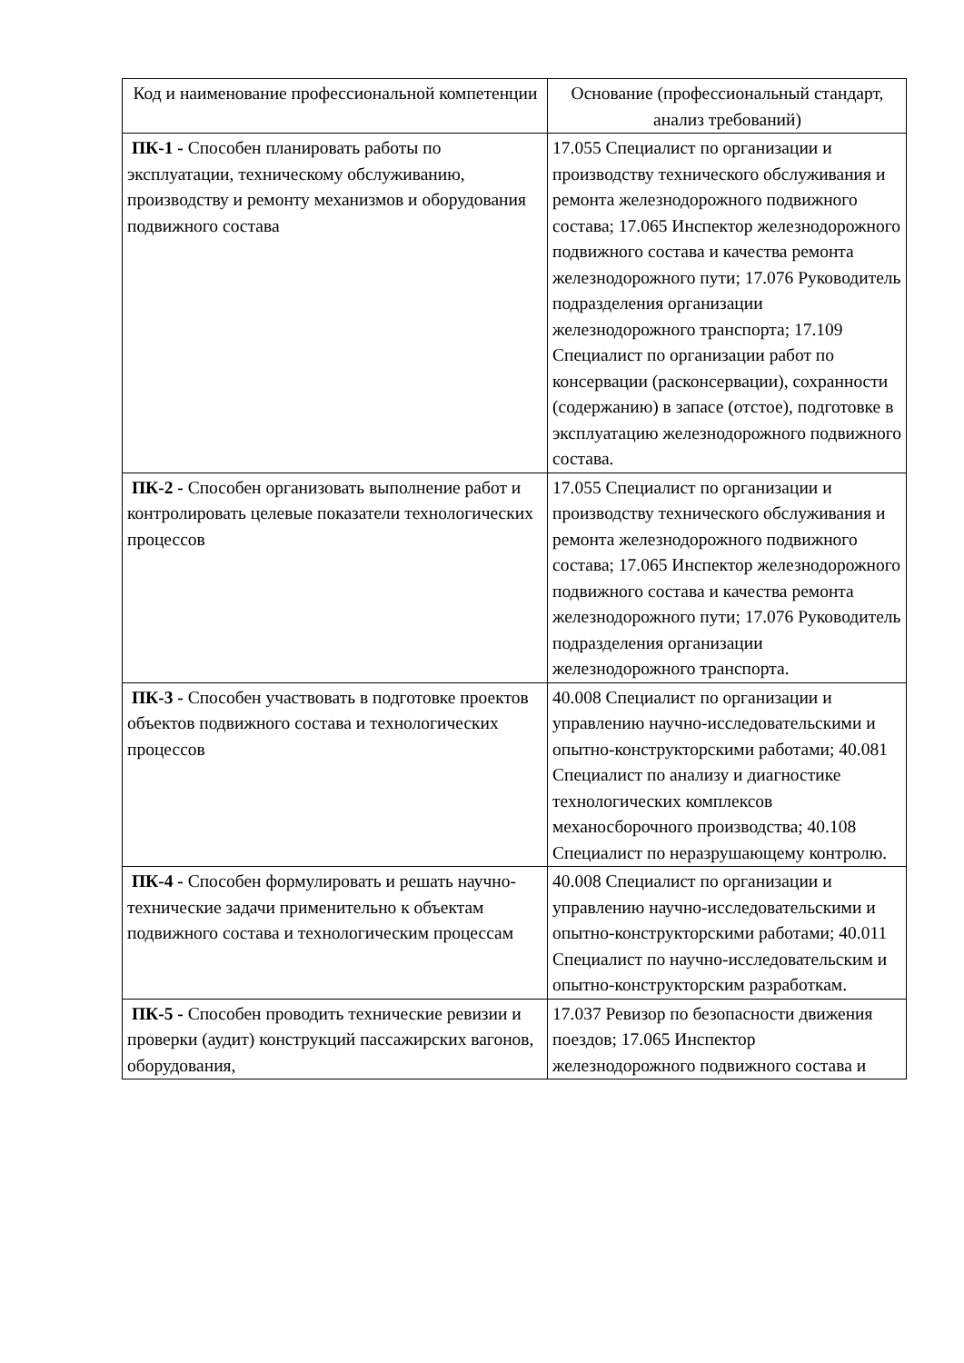| Код и наименование профессиональной компетенции | Основание (профессиональный стандарт, анализ требований) |
| --- | --- |
| ПК-1 - Способен планировать работы по эксплуатации, техническому обслуживанию, производству и ремонту механизмов и оборудования подвижного состава | 17.055 Специалист по организации и производству технического обслуживания и ремонта железнодорожного подвижного состава; 17.065 Инспектор железнодорожного подвижного состава и качества ремонта железнодорожного пути; 17.076 Руководитель подразделения организации железнодорожного транспорта; 17.109 Специалист по организации работ по консервации (расконсервации), сохранности (содержанию) в запасе (отстое), подготовке в эксплуатацию железнодорожного подвижного состава. |
| ПК-2 - Способен организовать выполнение работ и контролировать целевые показатели технологических процессов | 17.055 Специалист по организации и производству технического обслуживания и ремонта железнодорожного подвижного состава; 17.065 Инспектор железнодорожного подвижного состава и качества ремонта железнодорожного пути; 17.076 Руководитель подразделения организации железнодорожного транспорта. |
| ПК-3 - Способен участвовать в подготовке проектов объектов подвижного состава и технологических процессов | 40.008 Специалист по организации и управлению научно-исследовательскими и опытно-конструкторскими работами; 40.081 Специалист по анализу и диагностике технологических комплексов механосборочного производства; 40.108 Специалист по неразрушающему контролю. |
| ПК-4 - Способен формулировать и решать научно- технические задачи применительно к объектам подвижного состава и технологическим процессам | 40.008 Специалист по организации и управлению научно-исследовательскими и опытно-конструкторскими работами; 40.011 Специалист по научно-исследовательским и опытно-конструкторским разработкам. |
| ПК-5 - Способен проводить технические ревизии и проверки (аудит) конструкций пассажирских вагонов, оборудования, | 17.037 Ревизор по безопасности движения поездов; 17.065 Инспектор железнодорожного подвижного состава и |